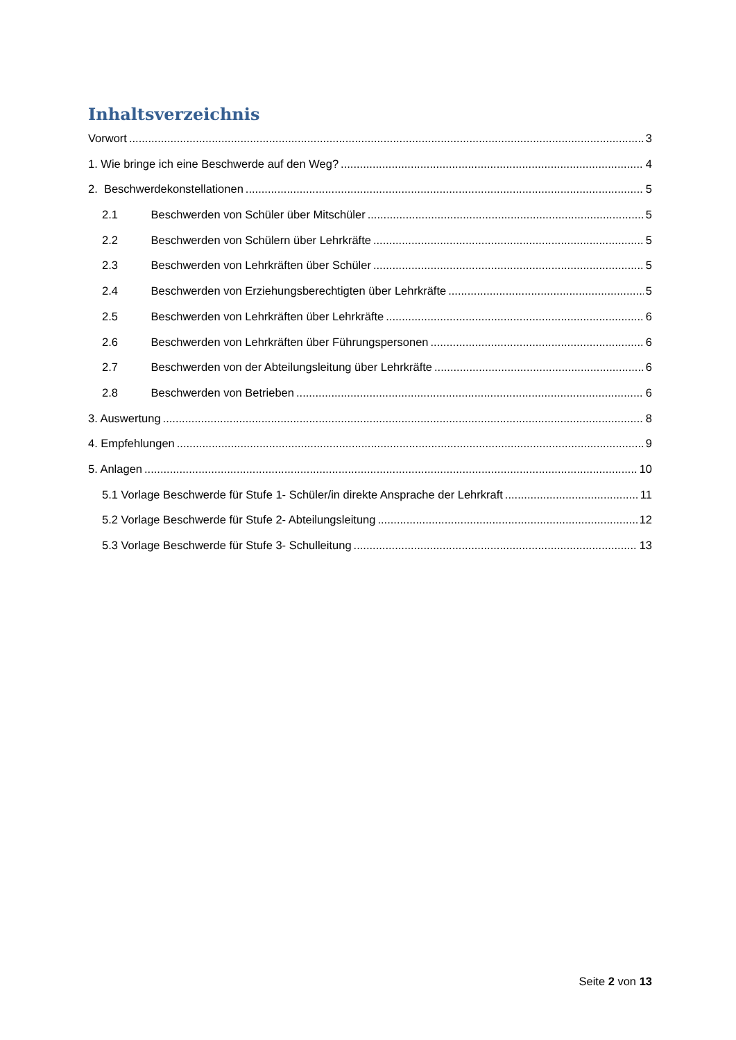Inhaltsverzeichnis
Vorwort 3
1. Wie bringe ich eine Beschwerde auf den Weg? 4
2. Beschwerdekonstellationen 5
2.1 Beschwerden von Schüler über Mitschüler 5
2.2 Beschwerden von Schülern über Lehrkräfte 5
2.3 Beschwerden von Lehrkräften über Schüler 5
2.4 Beschwerden von Erziehungsberechtigten über Lehrkräfte 5
2.5 Beschwerden von Lehrkräften über Lehrkräfte 6
2.6 Beschwerden von Lehrkräften über Führungspersonen 6
2.7 Beschwerden von der Abteilungsleitung über Lehrkräfte 6
2.8 Beschwerden von Betrieben 6
3. Auswertung 8
4. Empfehlungen 9
5. Anlagen 10
5.1 Vorlage Beschwerde für Stufe 1- Schüler/in direkte Ansprache der Lehrkraft 11
5.2 Vorlage Beschwerde für Stufe 2- Abteilungsleitung 12
5.3 Vorlage Beschwerde für Stufe 3- Schulleitung 13
Seite 2 von 13